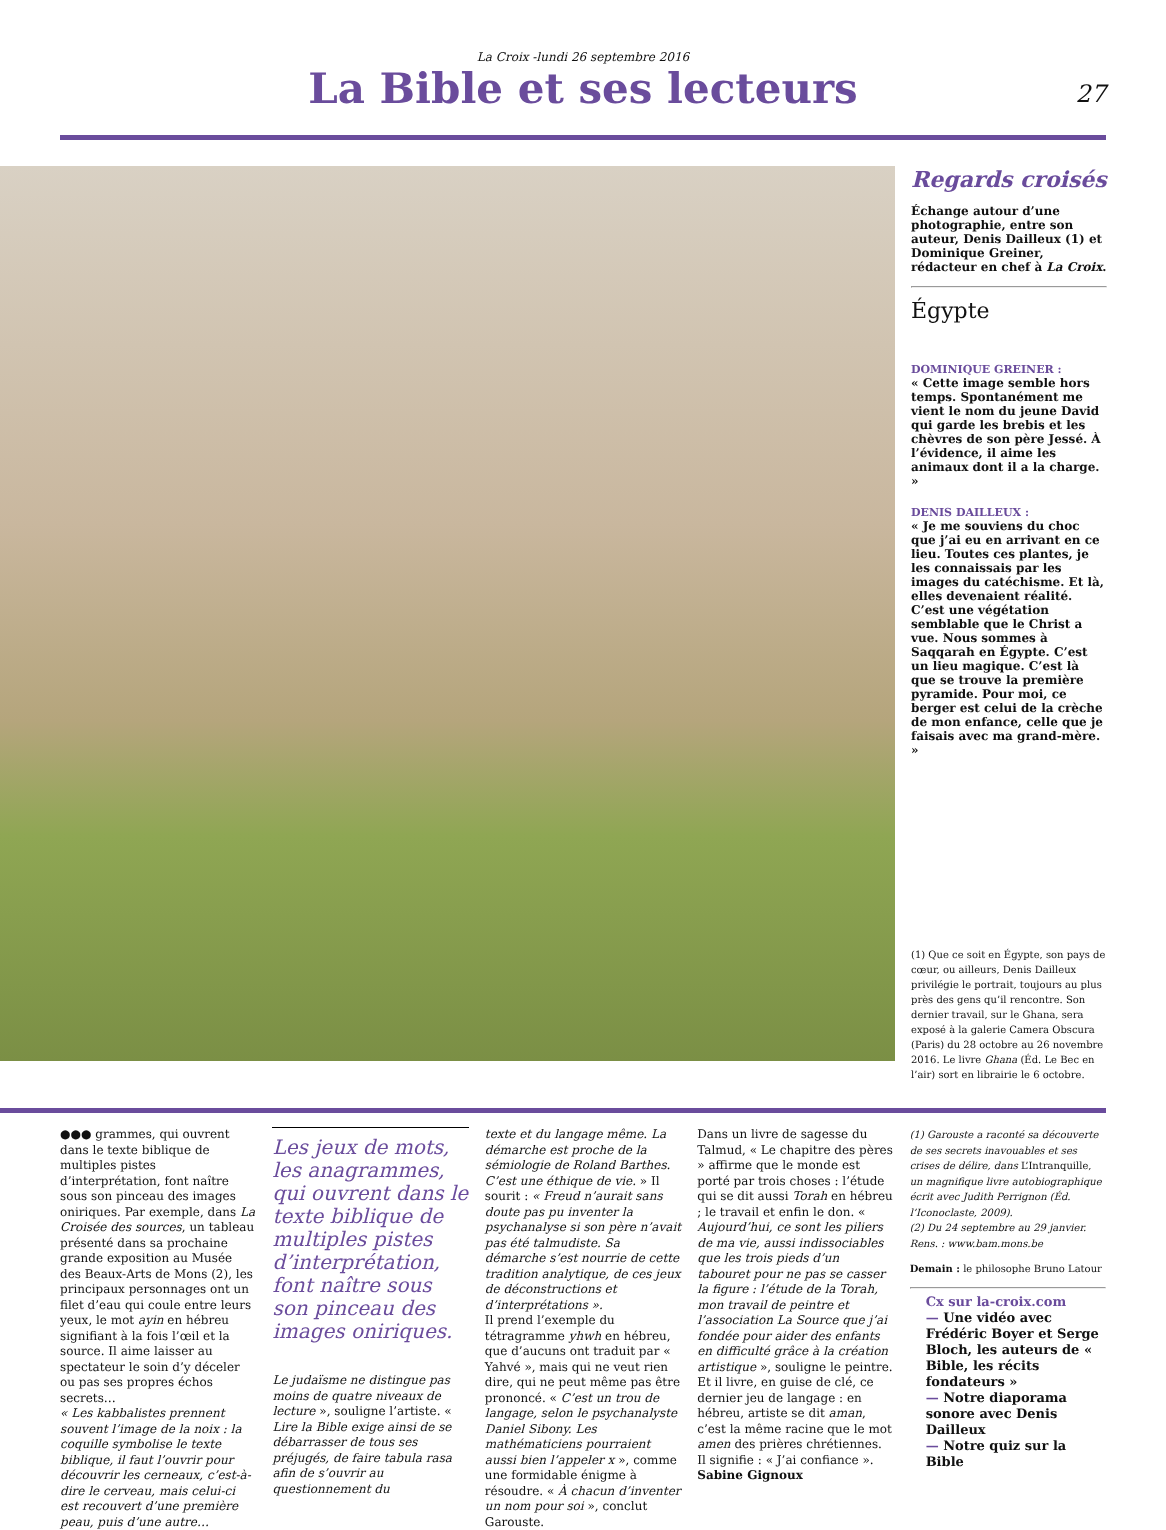La Croix -lundi 26 septembre 2016
La Bible et ses lecteurs
27
Regards croisés
Échange autour d’une photographie, entre son auteur, Denis Dailleux (1) et Dominique Greiner, rédacteur en chef à La Croix.
Égypte
DOMINIQUE GREINER :
« Cette image semble hors temps. Spontanément me vient le nom du jeune David qui garde les brebis et les chèvres de son père Jessé. À l’évidence, il aime les animaux dont il a la charge. »
DENIS DAILLEUX :
« Je me souviens du choc que j’ai eu en arrivant en ce lieu. Toutes ces plantes, je les connaissais par les images du catéchisme. Et là, elles devenaient réalité. C’est une végétation semblable que le Christ a vue. Nous sommes à Saqqarah en Égypte. C’est un lieu magique. C’est là que se trouve la première pyramide. Pour moi, ce berger est celui de la crèche de mon enfance, celle que je faisais avec ma grand-mère. »
(1) Que ce soit en Égypte, son pays de cœur, ou ailleurs, Denis Dailleux privilégie le portrait, toujours au plus près des gens qu’il rencontre. Son dernier travail, sur le Ghana, sera exposé à la galerie Camera Obscura (Paris) du 28 octobre au 26 novembre 2016. Le livre Ghana (Éd. Le Bec en l’air) sort en librairie le 6 octobre.
●●● grammes, qui ouvrent dans le texte biblique de multiples pistes d’interprétation, font naître sous son pinceau des images oniriques. Par exemple, dans La Croisée des sources, un tableau présenté dans sa prochaine grande exposition au Musée des Beaux-Arts de Mons (2), les principaux personnages ont un filet d’eau qui coule entre leurs yeux, le mot ayin en hébreu signifiant à la fois l’œil et la source. Il aime laisser au spectateur le soin d’y déceler ou pas ses propres échos secrets…
« Les kabbalistes prennent souvent l’image de la noix : la coquille symbolise le texte biblique, il faut l’ouvrir pour découvrir les cerneaux, c’est-à-dire le cerveau, mais celui-ci est recouvert d’une première peau, puis d’une autre…
Les jeux de mots, les anagrammes, qui ouvrent dans le texte biblique de multiples pistes d’interprétation, font naître sous son pinceau des images oniriques.
Le judaïsme ne distingue pas moins de quatre niveaux de lecture », souligne l’artiste. « Lire la Bible exige ainsi de se débarrasser de tous ses préjugés, de faire tabula rasa afin de s’ouvrir au questionnement du
texte et du langage même. La démarche est proche de la sémiologie de Roland Barthes. C’est une éthique de vie. » Il sourit : « Freud n’aurait sans doute pas pu inventer la psychanalyse si son père n’avait pas été talmudiste. Sa démarche s’est nourrie de cette tradition analytique, de ces jeux de déconstructions et d’interprétations ».
Il prend l’exemple du tétragramme yhwh en hébreu, que d’aucuns ont traduit par « Yahvé », mais qui ne veut rien dire, qui ne peut même pas être prononcé. « C’est un trou de langage, selon le psychanalyste Daniel Sibony. Les mathématiciens pourraient aussi bien l’appeler x », comme une formidable énigme à résoudre. « À chacun d’inventer un nom pour soi », conclut Garouste.
Dans un livre de sagesse du Talmud, « Le chapitre des pères » affirme que le monde est porté par trois choses : l’étude qui se dit aussi Torah en hébreu ; le travail et enfin le don. « Aujourd’hui, ce sont les piliers de ma vie, aussi indissociables que les trois pieds d’un tabouret pour ne pas se casser la figure : l’étude de la Torah, mon travail de peintre et l’association La Source que j’ai fondée pour aider des enfants en difficulté grâce à la création artistique », souligne le peintre. Et il livre, en guise de clé, ce dernier jeu de langage : en hébreu, artiste se dit aman, c’est la même racine que le mot amen des prières chrétiennes. Il signifie : « J’ai confiance ».
Sabine Gignoux
(1) Garouste a raconté sa découverte de ses secrets inavouables et ses crises de délire, dans L’Intranquille, un magnifique livre autobiographique écrit avec Judith Perrignon (Éd. l’Iconoclaste, 2009).
(2) Du 24 septembre au 29 janvier. Rens. : www.bam.mons.be
Demain : le philosophe Bruno Latour
Cx sur la-croix.com
— Une vidéo avec Frédéric Boyer et Serge Bloch, les auteurs de « Bible, les récits fondateurs »
— Notre diaporama sonore avec Denis Dailleux
— Notre quiz sur la Bible